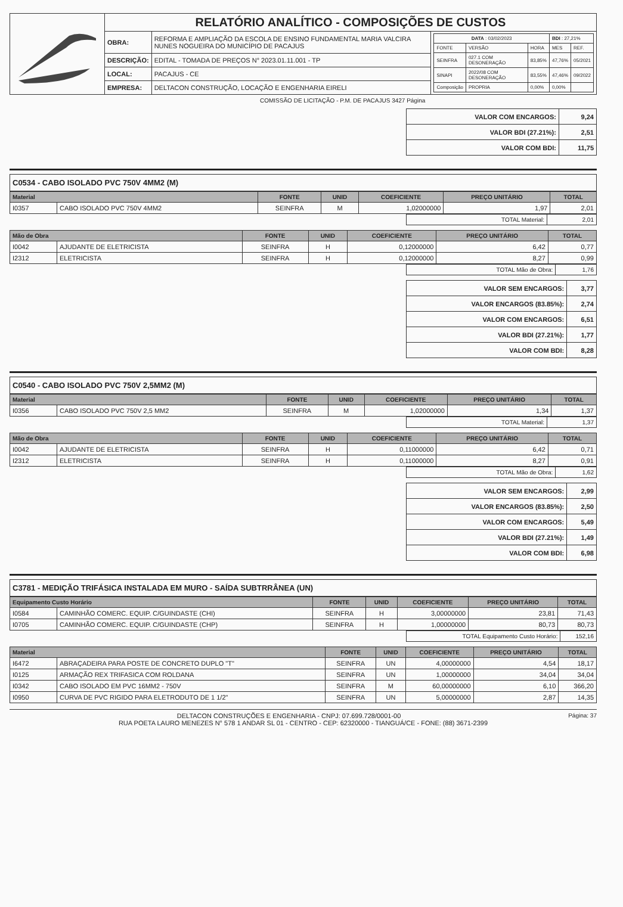| | RELATÓRIO ANALÍTICO - COMPOSIÇÕES DE CUSTOS | | |
| | OBRA: | REFORMA E AMPLIAÇÃO DA ESCOLA DE ENSINO FUNDAMENTAL MARIA VALCIRA NUNES NOGUEIRA DO MUNICÍPIO DE PACAJUS | / DATA : 03/02/2023 / / / BDI : 27,21% / / / FONTE / VERSÃO / HORA / MES / REF. / / SEINFRA / 027.1 COM DESONERAÇÃO / 83,85% / 47,76% / 05/2021 / / SINAPI / 2022/08 COM DESONERAÇÃO / 83,55% / 47,46% / 09/2022 / / Composição / PROPRIA / 0,00% / 0,00% / / |
| | DESCRIÇÃO: | EDITAL - TOMADA DE PREÇOS N° 2023.01.11.001 - TP | |
| | LOCAL: | PACAJUS - CE | |
| | EMPRESA: | DELTACON CONSTRUÇÃO, LOCAÇÃO E ENGENHARIA EIRELI | |
COMISSÃO DE LICITAÇÃO - P.M. DE PACAJUS 3427 Página
| VALOR COM ENCARGOS: | 9,24 |
| VALOR BDI (27.21%): | 2,51 |
| VALOR COM BDI: | 11,75 |
C0534 - CABO ISOLADO PVC 750V 4MM2 (M)
| Material | | FONTE | UNID | COEFICIENTE | PREÇO UNITÁRIO | TOTAL |
| --- | --- | --- | --- | --- | --- | --- |
| I0357 | CABO ISOLADO PVC 750V 4MM2 | SEINFRA | M | 1,02000000 | 1,97 | 2,01 |
| TOTAL Material: | 2,01 |
| Mão de Obra | | FONTE | UNID | COEFICIENTE | PREÇO UNITÁRIO | TOTAL |
| --- | --- | --- | --- | --- | --- | --- |
| I0042 | AJUDANTE DE ELETRICISTA | SEINFRA | H | 0,12000000 | 6,42 | 0,77 |
| I2312 | ELETRICISTA | SEINFRA | H | 0,12000000 | 8,27 | 0,99 |
| TOTAL Mão de Obra: | 1,76 |
| VALOR SEM ENCARGOS: | 3,77 |
| VALOR ENCARGOS (83.85%): | 2,74 |
| VALOR COM ENCARGOS: | 6,51 |
| VALOR BDI (27.21%): | 1,77 |
| VALOR COM BDI: | 8,28 |
C0540 - CABO ISOLADO PVC 750V 2,5MM2 (M)
| Material | | FONTE | UNID | COEFICIENTE | PREÇO UNITÁRIO | TOTAL |
| --- | --- | --- | --- | --- | --- | --- |
| I0356 | CABO ISOLADO PVC 750V 2,5 MM2 | SEINFRA | M | 1,02000000 | 1,34 | 1,37 |
| TOTAL Material: | 1,37 |
| Mão de Obra | | FONTE | UNID | COEFICIENTE | PREÇO UNITÁRIO | TOTAL |
| --- | --- | --- | --- | --- | --- | --- |
| I0042 | AJUDANTE DE ELETRICISTA | SEINFRA | H | 0,11000000 | 6,42 | 0,71 |
| I2312 | ELETRICISTA | SEINFRA | H | 0,11000000 | 8,27 | 0,91 |
| TOTAL Mão de Obra: | 1,62 |
| VALOR SEM ENCARGOS: | 2,99 |
| VALOR ENCARGOS (83.85%): | 2,50 |
| VALOR COM ENCARGOS: | 5,49 |
| VALOR BDI (27.21%): | 1,49 |
| VALOR COM BDI: | 6,98 |
C3781 - MEDIÇÃO TRIFÁSICA INSTALADA EM MURO - SAÍDA SUBTRRÂNEA (UN)
| Equipamento Custo Horário | | FONTE | UNID | COEFICIENTE | PREÇO UNITÁRIO | TOTAL |
| --- | --- | --- | --- | --- | --- | --- |
| I0584 | CAMINHÃO COMERC. EQUIP. C/GUINDASTE (CHI) | SEINFRA | H | 3,00000000 | 23,81 | 71,43 |
| I0705 | CAMINHÃO COMERC. EQUIP. C/GUINDASTE (CHP) | SEINFRA | H | 1,00000000 | 80,73 | 80,73 |
| TOTAL Equipamento Custo Horário: | 152,16 |
| Material | | FONTE | UNID | COEFICIENTE | PREÇO UNITÁRIO | TOTAL |
| --- | --- | --- | --- | --- | --- | --- |
| I6472 | ABRAÇADEIRA PARA POSTE DE CONCRETO DUPLO "T" | SEINFRA | UN | 4,00000000 | 4,54 | 18,17 |
| I0125 | ARMAÇÃO REX TRIFASICA COM ROLDANA | SEINFRA | UN | 1,00000000 | 34,04 | 34,04 |
| I0342 | CABO ISOLADO EM PVC 16MM2 - 750V | SEINFRA | M | 60,00000000 | 6,10 | 366,20 |
| I0950 | CURVA DE PVC RIGIDO PARA ELETRODUTO DE 1 1/2" | SEINFRA | UN | 5,00000000 | 2,87 | 14,35 |
Página: 37 DELTACON CONSTRUÇÕES E ENGENHARIA - CNPJ: 07.699.728/0001-00
RUA POETA LAURO MENEZES N° 578 1 ANDAR SL 01 - CENTRO - CEP: 62320000 - TIANGUÁ/CE - FONE: (88) 3671-2399